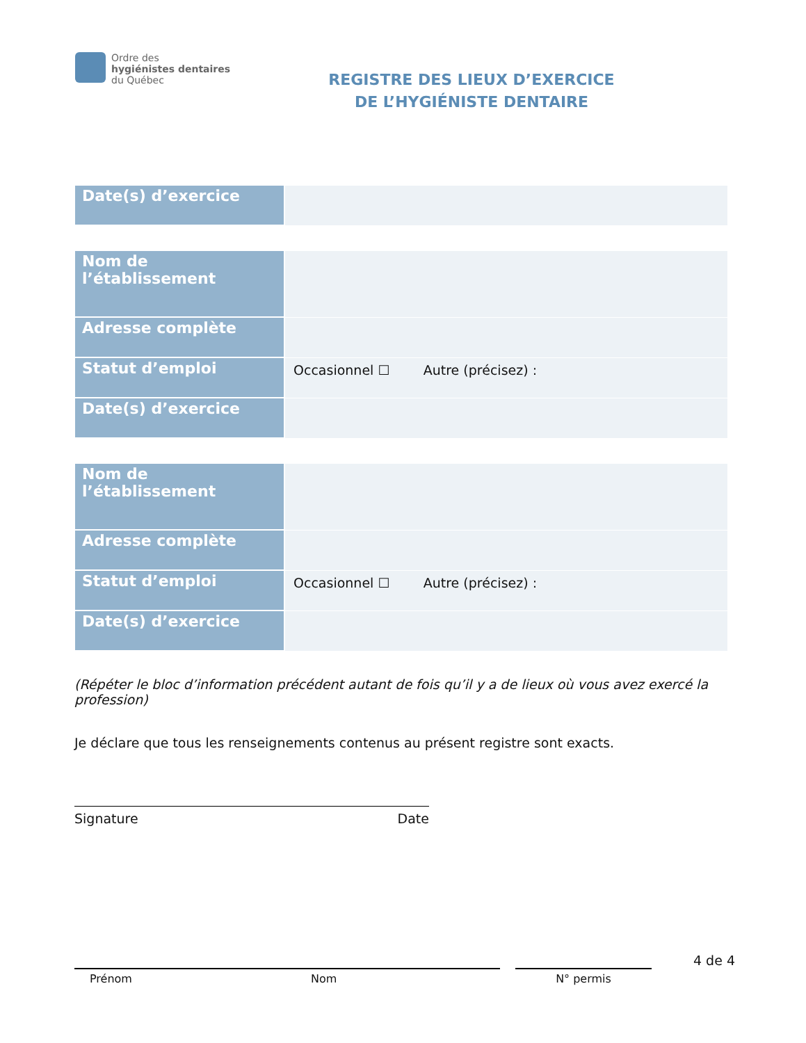Ordre des
hygiénistes dentaires
du Québec
REGISTRE DES LIEUX D’EXERCICE
DE L’HYGIÉNISTE DENTAIRE
| Date(s) d’exercice | |
| Nom de l’établissement | |
| Adresse complète | |
| Statut d’emploi | Occasionnel ☐ Autre (précisez) : |
| Date(s) d’exercice | |
| Nom de l’établissement | |
| Adresse complète | |
| Statut d’emploi | Occasionnel ☐ Autre (précisez) : |
| Date(s) d’exercice | |
(Répéter le bloc d’information précédent autant de fois qu’il y a de lieux où vous avez exercé la profession)
Je déclare que tous les renseignements contenus au présent registre sont exacts.
Signature Date
4 de 4
Prénom Nom N° permis